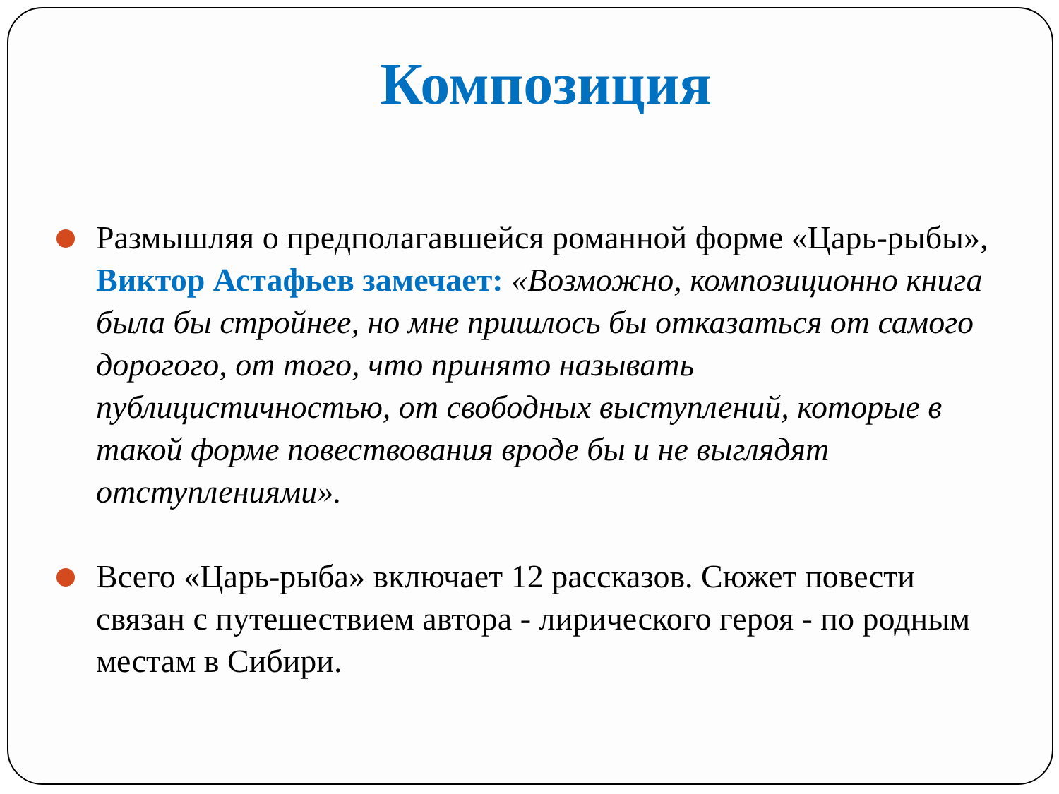Композиция
Размышляя о предполагавшейся романной форме «Царь-рыбы», Виктор Астафьев замечает: «Возможно, композиционно книга была бы стройнее, но мне пришлось бы отказаться от самого дорогого, от того, что принято называть публицистичностью, от свободных выступлений, которые в такой форме повествования вроде бы и не выглядят отступлениями».
Всего «Царь-рыба» включает 12 рассказов. Сюжет повести связан с путешествием автора - лирического героя - по родным местам в Сибири.